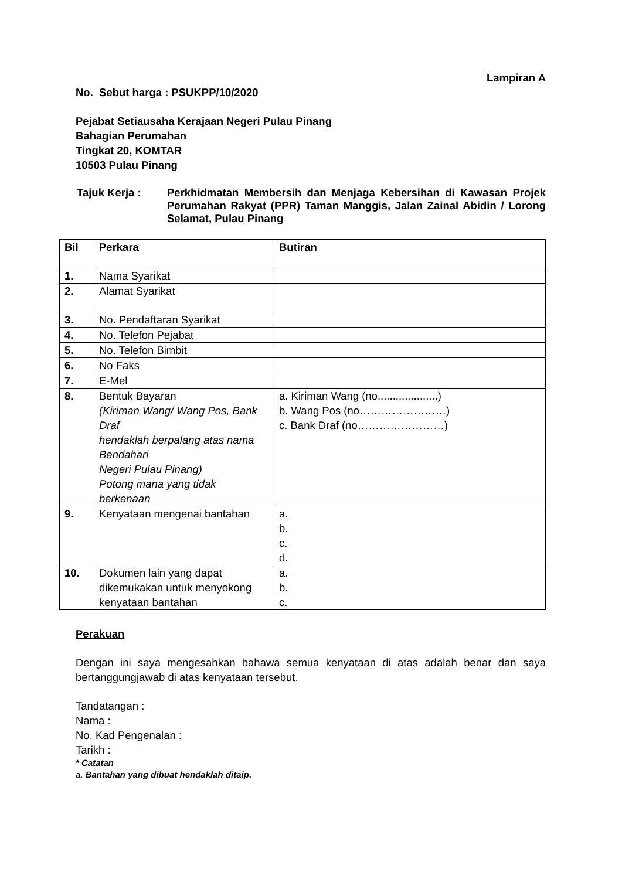Lampiran A
No. Sebut harga : PSUKPP/10/2020
Pejabat Setiausaha Kerajaan Negeri Pulau Pinang
Bahagian Perumahan
Tingkat 20, KOMTAR
10503 Pulau Pinang
Tajuk Kerja : Perkhidmatan Membersih dan Menjaga Kebersihan di Kawasan Projek Perumahan Rakyat (PPR) Taman Manggis, Jalan Zainal Abidin / Lorong Selamat, Pulau Pinang
| Bil | Perkara | Butiran |
| 1. | Nama Syarikat | |
| 2. | Alamat Syarikat | |
| 3. | No. Pendaftaran Syarikat | |
| 4. | No. Telefon Pejabat | |
| 5. | No. Telefon Bimbit | |
| 6. | No Faks | |
| 7. | E-Mel | |
| 8. | Bentuk Bayaran (Kiriman Wang/ Wang Pos, Bank Draf hendaklah berpalang atas nama Bendahari Negeri Pulau Pinang) Potong mana yang tidak berkenaan | a. Kiriman Wang (no....................) b. Wang Pos (no……………………) c. Bank Draf (no……………………) |
| 9. | Kenyataan mengenai bantahan | a. b. c. d. |
| 10. | Dokumen lain yang dapat dikemukakan untuk menyokong kenyataan bantahan | a. b. c. |
Perakuan
Dengan ini saya mengesahkan bahawa semua kenyataan di atas adalah benar dan saya bertanggungjawab di atas kenyataan tersebut.
Tandatangan :
Nama :
No. Kad Pengenalan :
Tarikh :
* Catatan
a. Bantahan yang dibuat hendaklah ditaip.